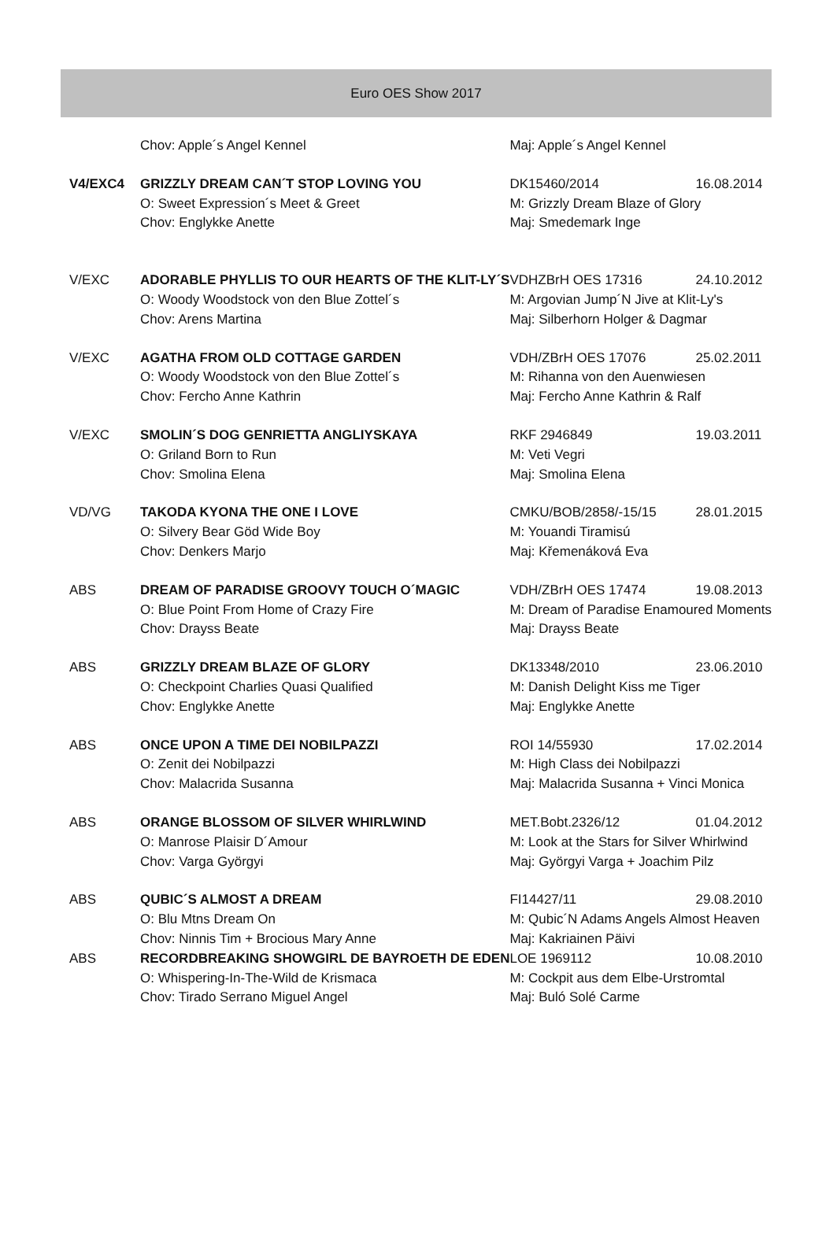Euro OES Show 2017
| | Chov: Apple´s Angel Kennel | Maj: Apple´s Angel Kennel | |
| V4/EXC4 | GRIZZLY DREAM CAN´T STOP LOVING YOU | DK15460/2014 | 16.08.2014 |
| | O: Sweet Expression´s Meet & Greet | M: Grizzly Dream Blaze of Glory | |
| | Chov: Englykke Anette | Maj: Smedemark Inge | |
| V/EXC | ADORABLE PHYLLIS TO OUR HEARTS OF THE KLIT-LY´S | VDHZBrH OES 17316 | 24.10.2012 |
| | O: Woody Woodstock von den Blue Zottel´s | M: Argovian Jump´N Jive at Klit-Ly's | |
| | Chov: Arens Martina | Maj: Silberhorn Holger & Dagmar | |
| V/EXC | AGATHA FROM OLD COTTAGE GARDEN | VDH/ZBrH OES 17076 | 25.02.2011 |
| | O: Woody Woodstock von den Blue Zottel´s | M: Rihanna von den Auenwiesen | |
| | Chov: Fercho Anne Kathrin | Maj: Fercho Anne Kathrin & Ralf | |
| V/EXC | SMOLIN´S DOG GENRIETTA ANGLIYSKAYA | RKF 2946849 | 19.03.2011 |
| | O: Griland Born to Run | M: Veti Vegri | |
| | Chov: Smolina Elena | Maj: Smolina Elena | |
| VD/VG | TAKODA KYONA THE ONE I LOVE | CMKU/BOB/2858/-15/15 | 28.01.2015 |
| | O: Silvery Bear Göd Wide Boy | M: Youandi Tiramisú | |
| | Chov: Denkers Marjo | Maj: Křemenáková Eva | |
| ABS | DREAM OF PARADISE GROOVY TOUCH O´MAGIC | VDH/ZBrH OES 17474 | 19.08.2013 |
| | O: Blue Point From Home of Crazy Fire | M: Dream of Paradise Enamoured Moments | |
| | Chov: Drayss Beate | Maj: Drayss Beate | |
| ABS | GRIZZLY DREAM BLAZE OF GLORY | DK13348/2010 | 23.06.2010 |
| | O: Checkpoint Charlies Quasi Qualified | M: Danish Delight Kiss me Tiger | |
| | Chov: Englykke Anette | Maj: Englykke Anette | |
| ABS | ONCE UPON A TIME DEI NOBILPAZZI | ROI 14/55930 | 17.02.2014 |
| | O: Zenit dei Nobilpazzi | M: High Class dei Nobilpazzi | |
| | Chov: Malacrida Susanna | Maj: Malacrida Susanna + Vinci Monica | |
| ABS | ORANGE BLOSSOM OF SILVER WHIRLWIND | MET.Bobt.2326/12 | 01.04.2012 |
| | O: Manrose Plaisir D´Amour | M: Look at the Stars for Silver Whirlwind | |
| | Chov: Varga Györgyi | Maj: Györgyi Varga + Joachim Pilz | |
| ABS | QUBIC´S ALMOST A DREAM | FI14427/11 | 29.08.2010 |
| | O: Blu Mtns Dream On | M: Qubic´N Adams Angels Almost Heaven | |
| | Chov: Ninnis Tim + Brocious Mary Anne | Maj: Kakriainen Päivi | |
| ABS | RECORDBREAKING SHOWGIRL DE BAYROETH DE EDEN | LOE 1969112 | 10.08.2010 |
| | O: Whispering-In-The-Wild de Krismaca | M: Cockpit aus dem Elbe-Urstromtal | |
| | Chov: Tirado Serrano Miguel Angel | Maj: Buló Solé Carme | |